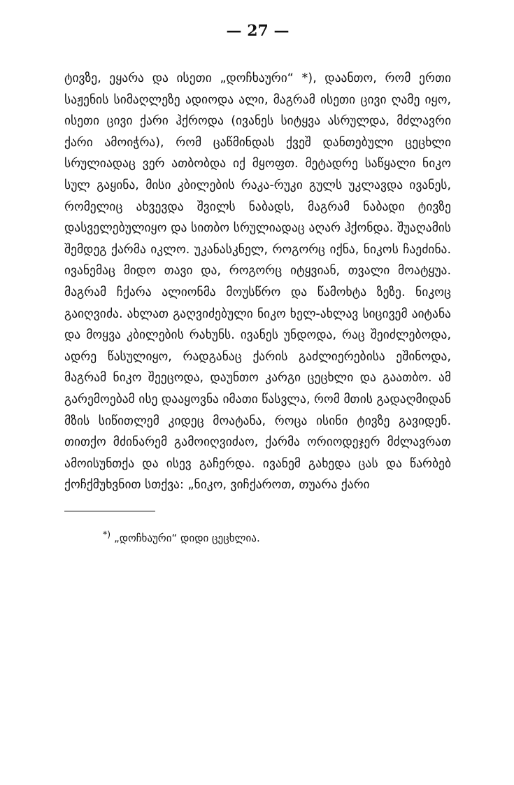— 27 —
ტივზე, ეყარა და ისეთი „დოჩხაური“ *), დაანთო, რომ ერთი საჟენის სიმაღლეზე ადიოდა ალი, მაგრამ ისეთი ცივი ღამე იყო, ისეთი ცივი ქარი ჰქროდა (ივანეს სიტყვა ასრულდა, მძლავრი ქარი ამოიჭრა), რომ ცაწმინდას ქვეშ დანთებული ცეცხლი სრულიადაც ვერ ათბობდა იქ მყოფთ. მეტადრე საწყალი ნიკო სულ გაყინა, მისი კბილების რაკა-რუკი გულს უკლავდა ივანეს, რომელიც ახვევდა შვილს ნაბადს, მაგრამ ნაბადი ტივზე დასველებულიყო და სითბო სრულიადაც აღარ ჰქონდა. შუაღამის შემდეგ ქარმა იკლო. უკანასკნელ, როგორც იქნა, ნიკოს ჩაეძინა. ივანემაც მიდო თავი და, როგორც იტყვიან, თვალი მოატყუა. მაგრამ ჩქარა ალიონმა მოუსწრო და წამოხტა ზეზე. ნიკოც გაიღვიძა. ახლათ გაღვიძებული ნიკო ხელ-ახლავ სიცივემ აიტანა და მოყვა კბილების რახუნს. ივანეს უნდოდა, რაც შეიძლებოდა, ადრე წასულიყო, რადგანაც ქარის გაძლიერებისა ეშინოდა, მაგრამ ნიკო შეეცოდა, დაუნთო კარგი ცეცხლი და გაათბო. ამ გარემოებამ ისე დააყოვნა იმათი წასვლა, რომ მთის გადაღმიდან მზის სიწითლემ კიდეც მოატანა, როცა ისინი ტივზე გავიდენ. თითქო მძინარემ გამოიღვიძაო, ქარმა ორიოდეჯერ მძლავრათ ამოისუნთქა და ისევ გაჩერდა. ივანემ გახედა ცას და წარბებ ქოჩქმუხვნით სთქვა: „ნიკო, ვიჩქაროთ, თუარა ქარი
<sup>*)</sup> „დოჩხაური“ დიდი ცეცხლია.